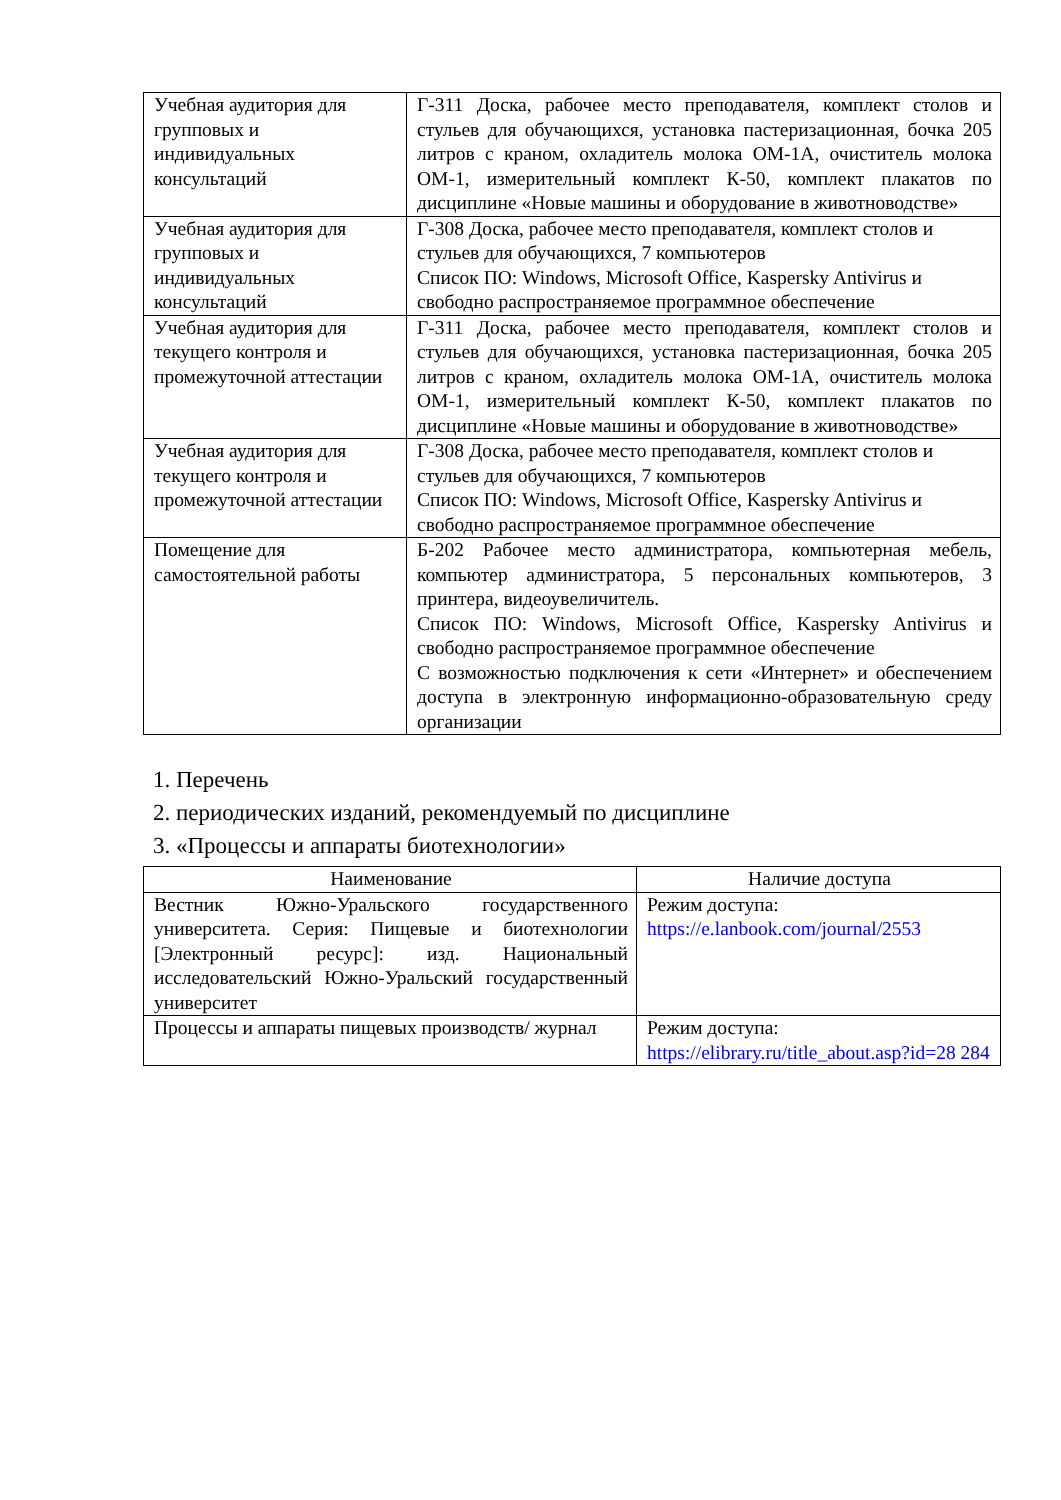| Учебная аудитория для групповых и индивидуальных консультаций | Г-311 Доска, рабочее место преподавателя, комплект столов и стульев для обучающихся, установка пастеризационная, бочка 205 литров с краном, охладитель молока ОМ-1А, очиститель молока ОМ-1, измерительный комплект К-50, комплект плакатов по дисциплине «Новые машины и оборудование в животноводстве» |
| Учебная аудитория для групповых и индивидуальных консультаций | Г-308 Доска, рабочее место преподавателя, комплект столов и стульев для обучающихся, 7 компьютеров Список ПО: Windows, Microsoft Office, Kaspersky Antivirus и свободно распространяемое программное обеспечение |
| Учебная аудитория для текущего контроля и промежуточной аттестации | Г-311 Доска, рабочее место преподавателя, комплект столов и стульев для обучающихся, установка пастеризационная, бочка 205 литров с краном, охладитель молока ОМ-1А, очиститель молока ОМ-1, измерительный комплект К-50, комплект плакатов по дисциплине «Новые машины и оборудование в животноводстве» |
| Учебная аудитория для текущего контроля и промежуточной аттестации | Г-308 Доска, рабочее место преподавателя, комплект столов и стульев для обучающихся, 7 компьютеров Список ПО: Windows, Microsoft Office, Kaspersky Antivirus и свободно распространяемое программное обеспечение |
| Помещение для самостоятельной работы | Б-202 Рабочее место администратора, компьютерная мебель, компьютер администратора, 5 персональных компьютеров, 3 принтера, видеоувеличитель. Список ПО: Windows, Microsoft Office, Kaspersky Antivirus и свободно распространяемое программное обеспечение С возможностью подключения к сети «Интернет» и обеспечением доступа в электронную информационно-образовательную среду организации |
1. Перечень
2. периодических изданий, рекомендуемый по дисциплине
3. «Процессы и аппараты биотехнологии»
| Наименование | Наличие доступа |
| --- | --- |
| Вестник Южно-Уральского государственного университета. Серия: Пищевые и биотехнологии [Электронный ресурс]: изд. Национальный исследовательский Южно-Уральский государственный университет | Режим доступа: https://e.lanbook.com/journal/2553 |
| Процессы и аппараты пищевых производств/ журнал | Режим доступа: https://elibrary.ru/title_about.asp?id=28 284 |